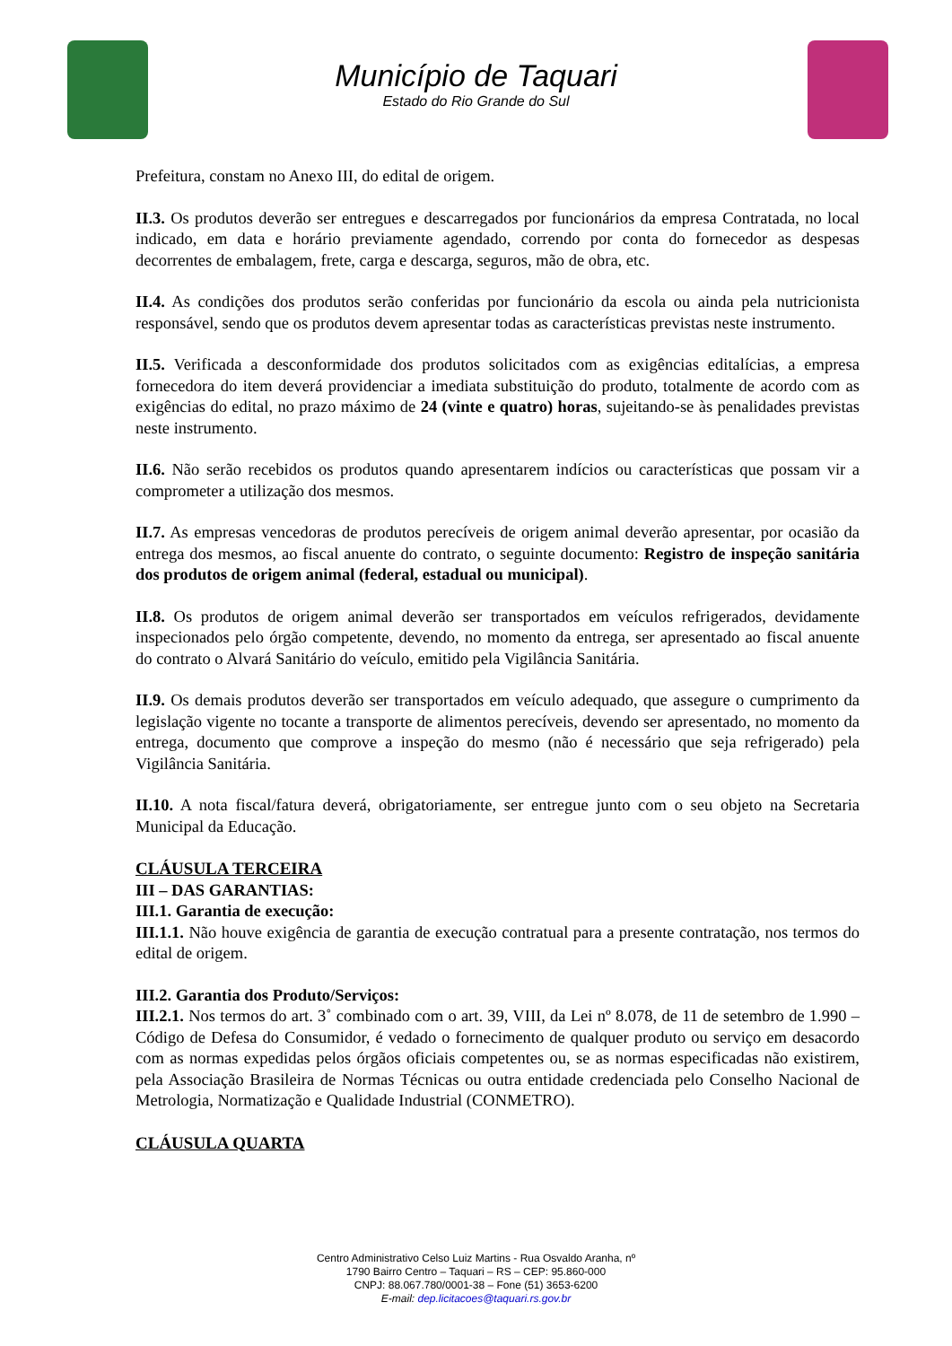Município de Taquari
Estado do Rio Grande do Sul
Prefeitura, constam no Anexo III, do edital de origem.
II.3. Os produtos deverão ser entregues e descarregados por funcionários da empresa Contratada, no local indicado, em data e horário previamente agendado, correndo por conta do fornecedor as despesas decorrentes de embalagem, frete, carga e descarga, seguros, mão de obra, etc.
II.4. As condições dos produtos serão conferidas por funcionário da escola ou ainda pela nutricionista responsável, sendo que os produtos devem apresentar todas as características previstas neste instrumento.
II.5. Verificada a desconformidade dos produtos solicitados com as exigências editalícias, a empresa fornecedora do item deverá providenciar a imediata substituição do produto, totalmente de acordo com as exigências do edital, no prazo máximo de 24 (vinte e quatro) horas, sujeitando-se às penalidades previstas neste instrumento.
II.6. Não serão recebidos os produtos quando apresentarem indícios ou características que possam vir a comprometer a utilização dos mesmos.
II.7. As empresas vencedoras de produtos perecíveis de origem animal deverão apresentar, por ocasião da entrega dos mesmos, ao fiscal anuente do contrato, o seguinte documento: Registro de inspeção sanitária dos produtos de origem animal (federal, estadual ou municipal).
II.8. Os produtos de origem animal deverão ser transportados em veículos refrigerados, devidamente inspecionados pelo órgão competente, devendo, no momento da entrega, ser apresentado ao fiscal anuente do contrato o Alvará Sanitário do veículo, emitido pela Vigilância Sanitária.
II.9. Os demais produtos deverão ser transportados em veículo adequado, que assegure o cumprimento da legislação vigente no tocante a transporte de alimentos perecíveis, devendo ser apresentado, no momento da entrega, documento que comprove a inspeção do mesmo (não é necessário que seja refrigerado) pela Vigilância Sanitária.
II.10. A nota fiscal/fatura deverá, obrigatoriamente, ser entregue junto com o seu objeto na Secretaria Municipal da Educação.
CLÁUSULA TERCEIRA
III – DAS GARANTIAS:
III.1. Garantia de execução:
III.1.1. Não houve exigência de garantia de execução contratual para a presente contratação, nos termos do edital de origem.
III.2. Garantia dos Produto/Serviços:
III.2.1. Nos termos do art. 3˚ combinado com o art. 39, VIII, da Lei nº 8.078, de 11 de setembro de 1.990 – Código de Defesa do Consumidor, é vedado o fornecimento de qualquer produto ou serviço em desacordo com as normas expedidas pelos órgãos oficiais competentes ou, se as normas especificadas não existirem, pela Associação Brasileira de Normas Técnicas ou outra entidade credenciada pelo Conselho Nacional de Metrologia, Normatização e Qualidade Industrial (CONMETRO).
CLÁUSULA QUARTA
Centro Administrativo Celso Luiz Martins - Rua Osvaldo Aranha, nº
1790 Bairro Centro – Taquari – RS – CEP: 95.860-000
CNPJ: 88.067.780/0001-38 – Fone (51) 3653-6200
E-mail: dep.licitacoes@taquari.rs.gov.br